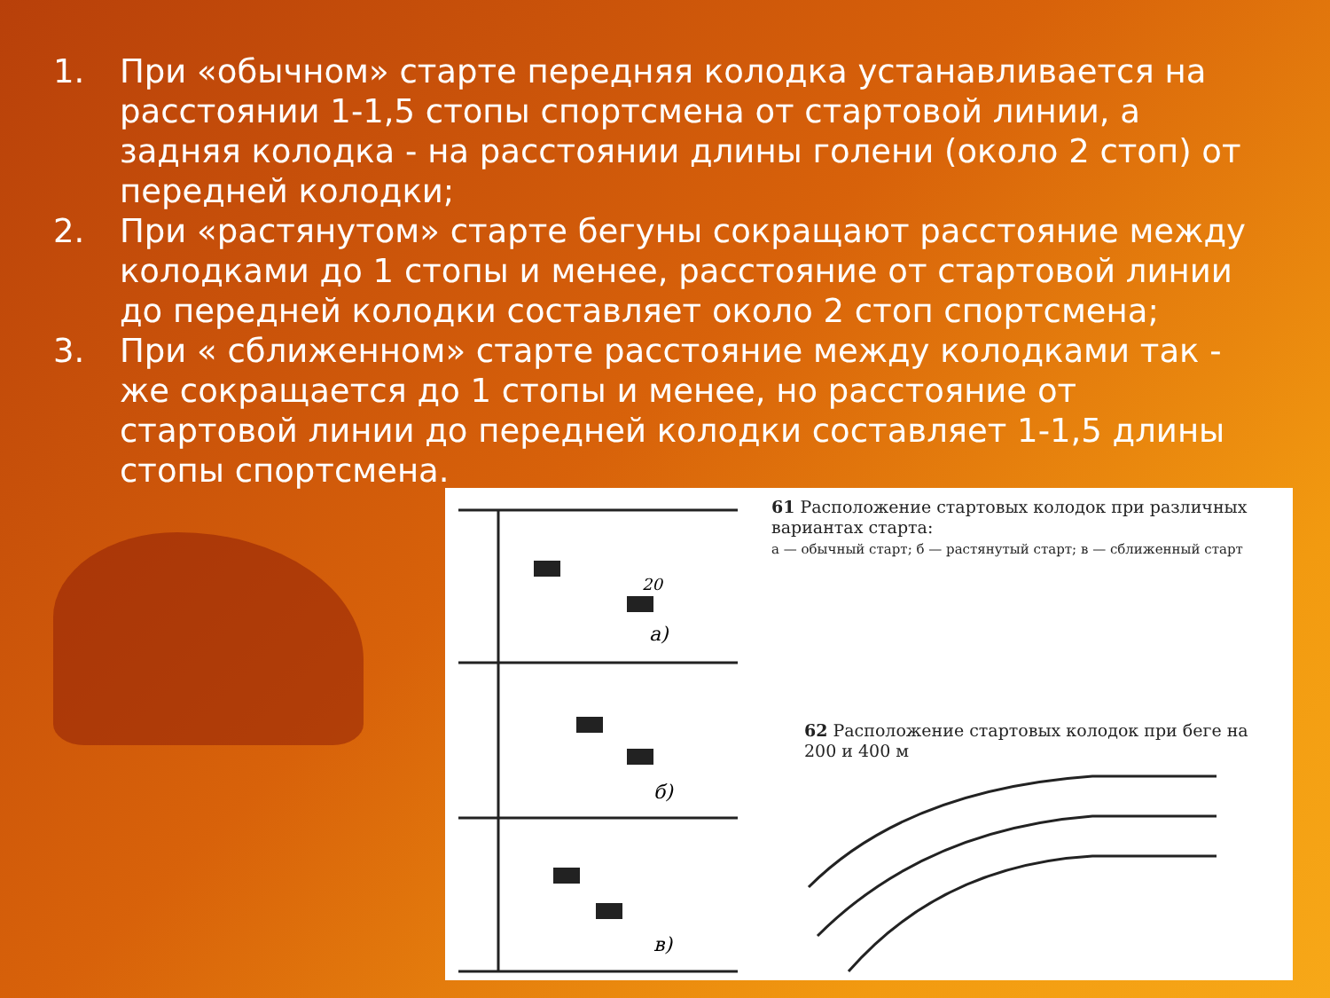1. При «обычном» старте передняя колодка устанавливается на расстоянии 1-1,5 стопы спортсмена от стартовой линии, а задняя колодка - на расстоянии длины голени (около 2 стоп) от передней колодки;
2. При «растянутом» старте бегуны сокращают расстояние между колодками до 1 стопы и менее, расстояние от стартовой линии до передней колодки составляет около 2 стоп спортсмена;
3. При « сближенном» старте расстояние между колодками так - же сокращается до 1 стопы и менее, но расстояние от стартовой линии до передней колодки составляет 1-1,5 длины стопы спортсмена.
а)
б)
в)
20
61 Расположение стартовых колодок при различных вариантах старта:
а — обычный старт; б — растянутый старт; в — сближенный старт
62 Расположение стартовых колодок при беге на 200 и 400 м